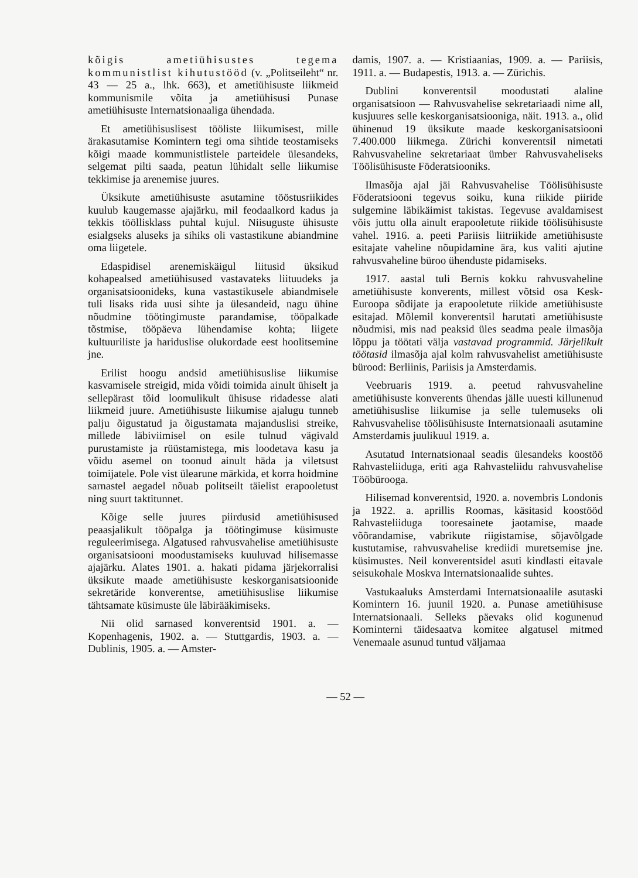kõigis ametiühisustes tegema kommunistlist kihutustööd (v. „Politseileht“ nr. 43 — 25 a., lhk. 663), et ametiühisuste liikmeid kommunismile võita ja ametiühisusi Punase ametiühisuste Internatsionaaliga ühendada.
Et ametiühisuslisest tööliste liikumisest, mille ärakasutamise Komintern tegi oma sihtide teostamiseks kõigi maade kommunistlistele parteidele ülesandeks, selgemat pilti saada, peatun lühidalt selle liikumise tekkimise ja arenemise juures.
Üksikute ametiühisuste asutamine tööstusriikides kuulub kaugemasse ajajärku, mil feodaalkord kadus ja tekkis tööllisklass puhtal kujul. Niisuguste ühisuste esialgseks aluseks ja sihiks oli vastastikune abiandmine oma liigetele.
Edaspidisel arenemiskäigul liitusid üksikud kohapealsed ametiühisused vastavateks liituudeks ja organisatsioonideks, kuna vastastikusele abiandmisele tuli lisaks rida uusi sihte ja ülesandeid, nagu ühine nõudmine töötingimuste parandamise, tööpalkade tõstmise, tööpäeva lühendamise kohta; liigete kultuuriliste ja hariduslise olukordade eest hoolitsemine jne.
Erilist hoogu andsid ametiühisuslise liikumise kasvamisele streigid, mida võidi toimida ainult ühiselt ja sellepärast tõid loomulikult ühisuse ridadesse alati liikmeid juure. Ametiühisuste liikumise ajalugu tunneb palju õigustatud ja õigustamata majanduslisi streike, millede läbiviimisel on esile tulnud vägivald purustamiste ja rüüstamistega, mis loodetava kasu ja võidu asemel on toonud ainult häda ja viletsust toimijatele. Pole vist ülearune märkida, et korra hoidmine sarnastel aegadel nõuab politseilt täielist erapooletust ning suurt taktitunnet.
Kõige selle juures piirdusid ametiühisused peaasjalikult tööpalga ja töötingimuse küsimuste reguleerimisega. Algatused rahvusvahelise ametiühisuste organisatsiooni moodustamiseks kuuluvad hilisemasse ajajärku. Alates 1901. a. hakati pidama järjekorralisi üksikute maade ametiühisuste keskorganisatsioonide sekretäride konverentse, ametiühisuslise liikumise tähtsamate küsimuste üle läbirääkimiseks.
Nii olid sarnased konverentsid 1901. a. — Kopenhagenis, 1902. a. — Stuttgardis, 1903. a. — Dublinis, 1905. a. — Amster-
damis, 1907. a. — Kristiaanias, 1909. a. — Pariisis, 1911. a. — Budapestis, 1913. a. — Zürichis.
Dublini konverentsil moodustati alaline organisatsioon — Rahvusvahelise sekretariaadi nime all, kusjuures selle keskorganisatsiooniga, näit. 1913. a., olid ühinenud 19 üksikute maade keskorganisatsiooni 7.400.000 liikmega. Zürichi konverentsil nimetati Rahvusvaheline sekretariaat ümber Rahvusvaheliseks Töölisühisuste Föderatsiooniks.
Ilmasõja ajal jäi Rahvusvahelise Töölisühisuste Föderatsiooni tegevus soiku, kuna riikide piiride sulgemine läbikäimist takistas. Tegevuse avaldamisest võis juttu olla ainult erapooletute riikide töölisühisuste vahel. 1916. a. peeti Pariisis liitriikide ametiühisuste esitajate vaheline nõupidamine ära, kus valiti ajutine rahvusvaheline büroo ühenduste pidamiseks.
1917. aastal tuli Bernis kokku rahvusvaheline ametiühisuste konverents, millest võtsid osa Kesk-Euroopa sõdijate ja erapooletute riikide ametiühisuste esitajad. Mõlemil konverentsil harutati ametiühisuste nõudmisi, mis nad peaksid üles seadma peale ilmasõja lõppu ja töötati välja vastavad programmid. Järjelikult töötasid ilmasõja ajal kolm rahvusvahelist ametiühisuste bürood: Berliinis, Pariisis ja Amsterdamis.
Veebruaris 1919. a. peetud rahvusvaheline ametiühisuste konverents ühendas jälle uuesti killunenud ametiühisuslise liikumise ja selle tulemuseks oli Rahvusvahelise töölisühisuste Internatsionaali asutamine Amsterdamis juulikuul 1919. a.
Asutatud Internatsionaal seadis ülesandeks koostöö Rahvasteliiduga, eriti aga Rahvasteliidu rahvusvahelise Tööbürooga.
Hilisemad konverentsid, 1920. a. novembris Londonis ja 1922. a. aprillis Roomas, käsitasid koostööd Rahvasteliiduga tooresainete jaotamise, maade võõrandamise, vabrikute riigistamise, sõjavõlgade kustutamise, rahvusvahelise krediidi muretsemise jne. küsimustes. Neil konverentsidel asuti kindlasti eitavale seisukohale Moskva Internatsionaalide suhtes.
Vastukaaluks Amsterdami Internatsionaalile asutaski Komintern 16. juunil 1920. a. Punase ametiühisuse Internatsionaali. Selleks päevaks olid kogunenud Kominterni täidesaatva komitee algatusel mitmed Venemaale asunud tuntud väljamaa
— 52 —